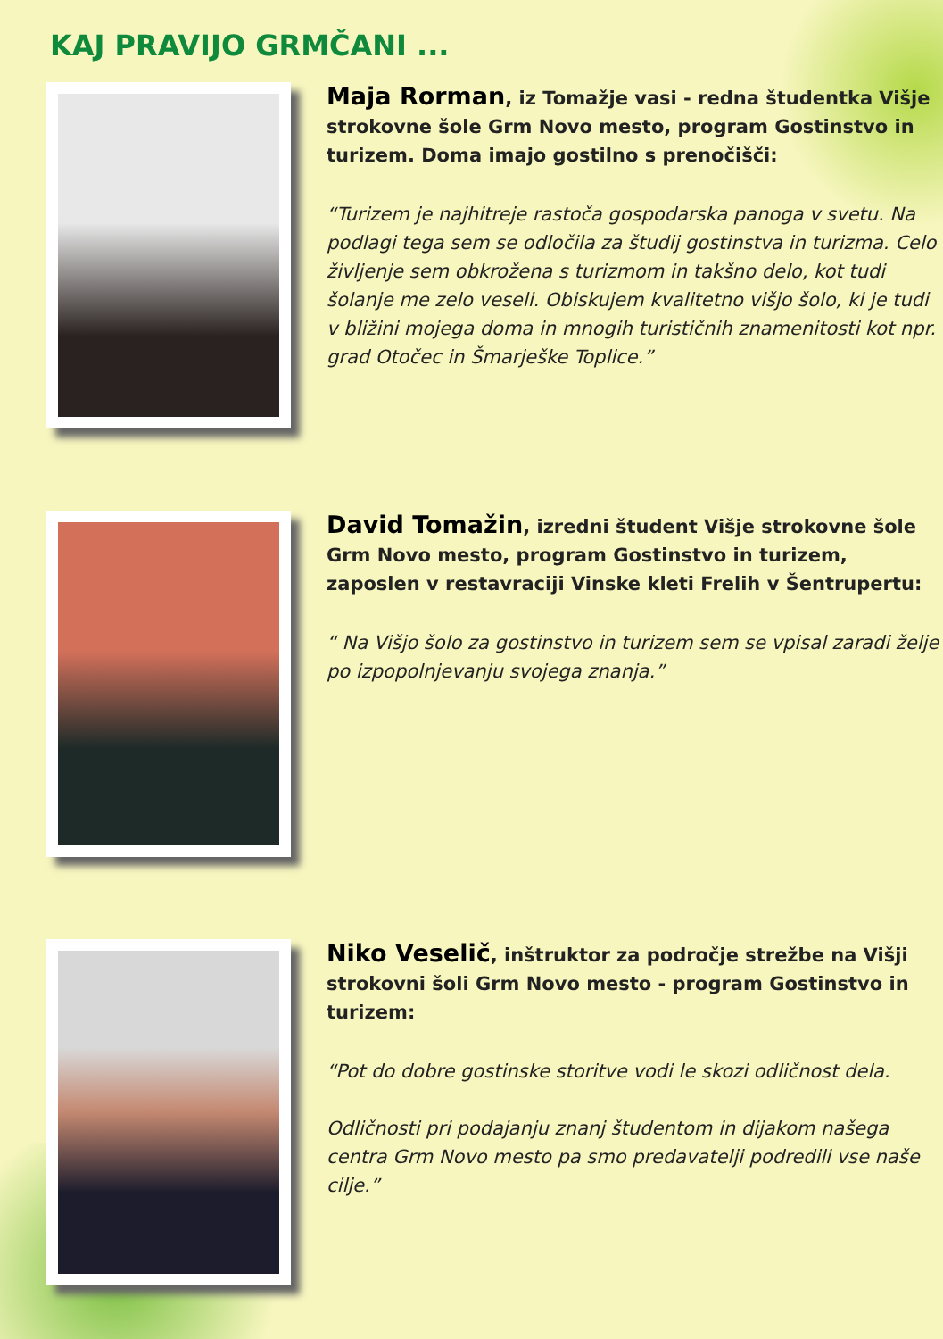KAJ PRAVIJO GRMČANI ...
Maja Rorman, iz Tomažje vasi - redna študentka Višje strokovne šole Grm Novo mesto, program Gostinstvo in turizem. Doma imajo gostilno s prenočišči:
“Turizem je najhitreje rastoča gospodarska panoga v svetu. Na podlagi tega sem se odločila za študij gostinstva in turizma. Celo življenje sem obkrožena s turizmom in takšno delo, kot tudi šolanje me zelo veseli. Obiskujem kvalitetno višjo šolo, ki je tudi v bližini mojega doma in mnogih turističnih znamenitosti kot npr. grad Otočec in Šmarješke Toplice.”
David Tomažin, izredni študent Višje strokovne šole Grm Novo mesto, program Gostinstvo in turizem, zaposlen v restavraciji Vinske kleti Frelih v Šentrupertu:
“ Na Višjo šolo za gostinstvo in turizem sem se vpisal zaradi želje po izpopolnjevanju svojega znanja.”
Niko Veselič, inštruktor za področje strežbe na Višji strokovni šoli Grm Novo mesto - program Gostinstvo in turizem:
“Pot do dobre gostinske storitve vodi le skozi odličnost dela.
Odličnosti pri podajanju znanj študentom in dijakom našega centra Grm Novo mesto pa smo predavatelji podredili vse naše cilje.”